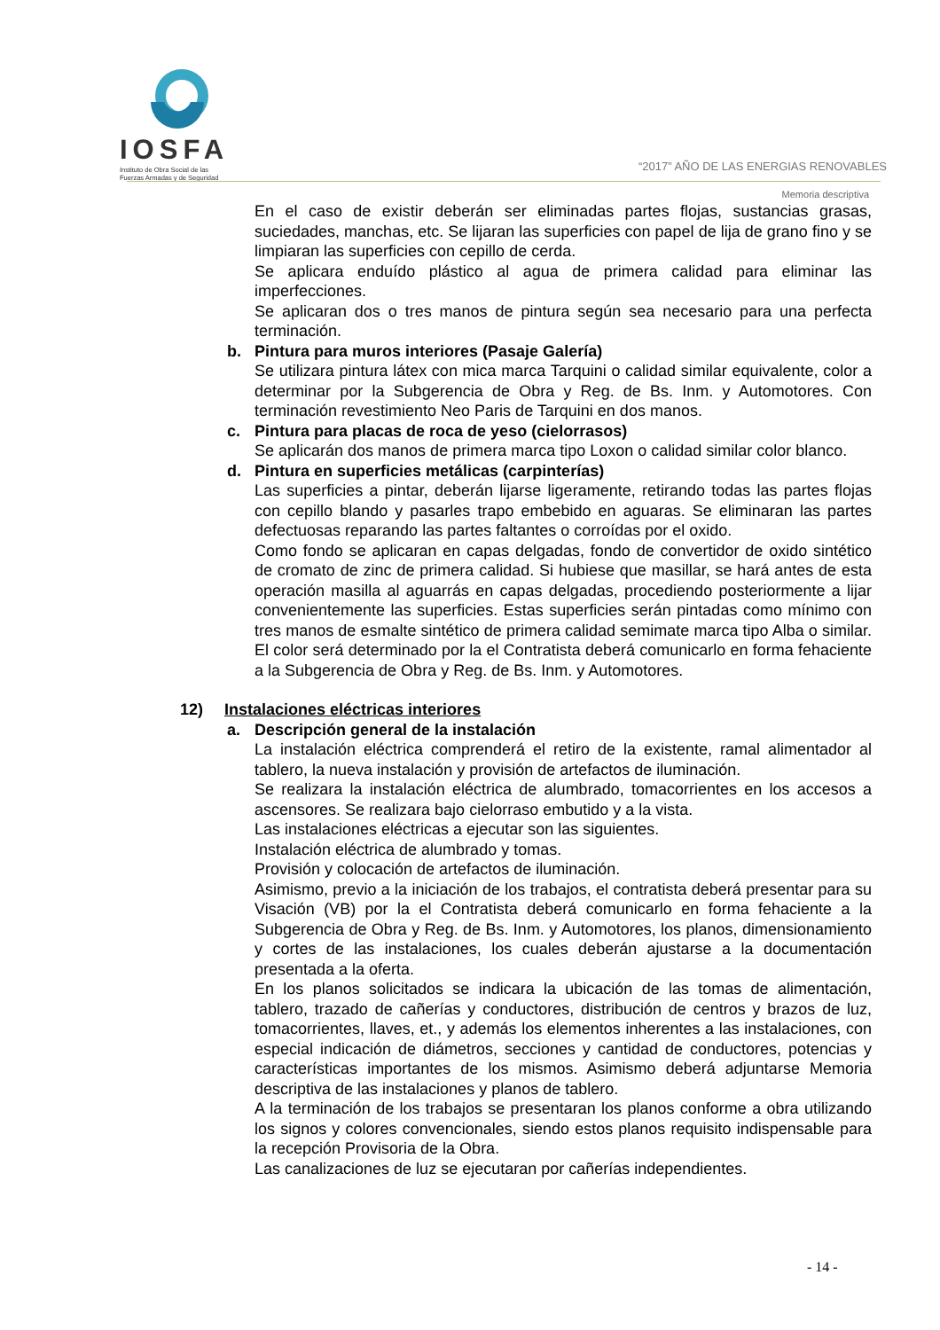IOSFA
Instituto de Obra Social de las
Fuerzas Armadas y de Seguridad
“2017” AÑO DE LAS ENERGIAS RENOVABLES
Memoria descriptiva
En el caso de existir deberán ser eliminadas partes flojas, sustancias grasas, suciedades, manchas, etc. Se lijaran las superficies con papel de lija de grano fino y se limpiaran las superficies con cepillo de cerda.
Se aplicara enduído plástico al agua de primera calidad para eliminar las imperfecciones.
Se aplicaran dos o tres manos de pintura según sea necesario para una perfecta terminación.
b. Pintura para muros interiores (Pasaje Galería)
Se utilizara pintura látex con mica marca Tarquini o calidad similar equivalente, color a determinar por la Subgerencia de Obra y Reg. de Bs. Inm. y Automotores. Con terminación revestimiento Neo Paris de Tarquini en dos manos.
c. Pintura para placas de roca de yeso (cielorrasos)
Se aplicarán dos manos de primera marca tipo Loxon o calidad similar color blanco.
d. Pintura en superficies metálicas (carpinterías)
Las superficies a pintar, deberán lijarse ligeramente, retirando todas las partes flojas con cepillo blando y pasarles trapo embebido en aguaras. Se eliminaran las partes defectuosas reparando las partes faltantes o corroídas por el oxido.
Como fondo se aplicaran en capas delgadas, fondo de convertidor de oxido sintético de cromato de zinc de primera calidad. Si hubiese que masillar, se hará antes de esta operación masilla al aguarrás en capas delgadas, procediendo posteriormente a lijar convenientemente las superficies. Estas superficies serán pintadas como mínimo con tres manos de esmalte sintético de primera calidad semimate marca tipo Alba o similar. El color será determinado por la el Contratista deberá comunicarlo en forma fehaciente a la Subgerencia de Obra y Reg. de Bs. Inm. y Automotores.
12) Instalaciones eléctricas interiores
a. Descripción general de la instalación
La instalación eléctrica comprenderá el retiro de la existente, ramal alimentador al tablero, la nueva instalación y provisión de artefactos de iluminación.
Se realizara la instalación eléctrica de alumbrado, tomacorrientes en los accesos a ascensores. Se realizara bajo cielorraso embutido y a la vista.
Las instalaciones eléctricas a ejecutar son las siguientes.
Instalación eléctrica de alumbrado y tomas.
Provisión y colocación de artefactos de iluminación.
Asimismo, previo a la iniciación de los trabajos, el contratista deberá presentar para su Visación (VB) por la el Contratista deberá comunicarlo en forma fehaciente a la Subgerencia de Obra y Reg. de Bs. Inm. y Automotores, los planos, dimensionamiento y cortes de las instalaciones, los cuales deberán ajustarse a la documentación presentada a la oferta.
En los planos solicitados se indicara la ubicación de las tomas de alimentación, tablero, trazado de cañerías y conductores, distribución de centros y brazos de luz, tomacorrientes, llaves, et., y además los elementos inherentes a las instalaciones, con especial indicación de diámetros, secciones y cantidad de conductores, potencias y características importantes de los mismos. Asimismo deberá adjuntarse Memoria descriptiva de las instalaciones y planos de tablero.
A la terminación de los trabajos se presentaran los planos conforme a obra utilizando los signos y colores convencionales, siendo estos planos requisito indispensable para la recepción Provisoria de la Obra.
Las canalizaciones de luz se ejecutaran por cañerías independientes.
- 14 -